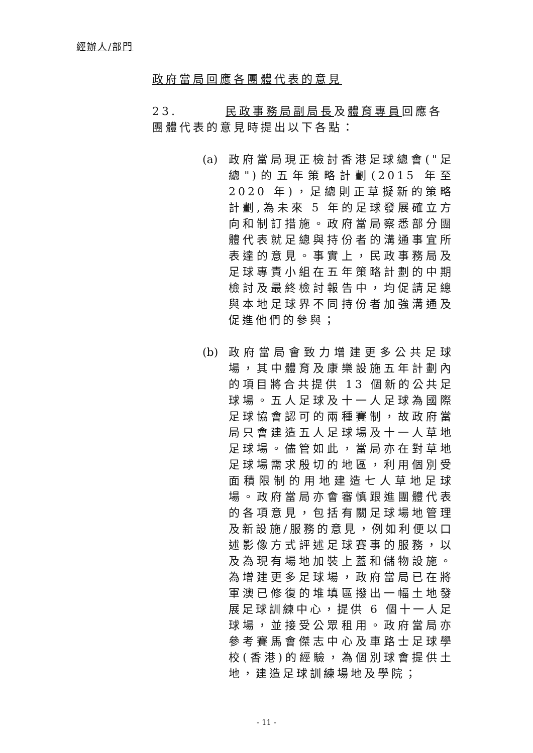經辦人/部門
政府當局回應各團體代表的意見
23. 民政事務局副局長及體育專員回應各團體代表的意見時提出以下各點：
(a)
政府當局現正檢討香港足球總會("足總")的五年策略計劃(2015 年至 2020 年)，足總則正草擬新的策略計劃,為未來 5 年的足球發展確立方向和制訂措施。政府當局察悉部分團體代表就足總與持份者的溝通事宜所表達的意見。事實上，民政事務局及足球專責小組在五年策略計劃的中期檢討及最終檢討報告中，均促請足總與本地足球界不同持份者加強溝通及促進他們的參與；
(b)
政府當局會致力增建更多公共足球場，其中體育及康樂設施五年計劃內的項目將合共提供 13 個新的公共足球場。五人足球及十一人足球為國際足球協會認可的兩種賽制，故政府當局只會建造五人足球場及十一人草地足球場。儘管如此，當局亦在對草地足球場需求殷切的地區，利用個別受面積限制的用地建造七人草地足球場。政府當局亦會審慎跟進團體代表的各項意見，包括有關足球場地管理及新設施/服務的意見，例如利便以口述影像方式評述足球賽事的服務，以及為現有場地加裝上蓋和儲物設施。為增建更多足球場，政府當局已在將軍澳已修復的堆填區撥出一幅土地發展足球訓練中心，提供 6 個十一人足球場，並接受公眾租用。政府當局亦參考賽馬會傑志中心及車路士足球學校(香港)的經驗，為個別球會提供土地，建造足球訓練場地及學院；
- 11 -